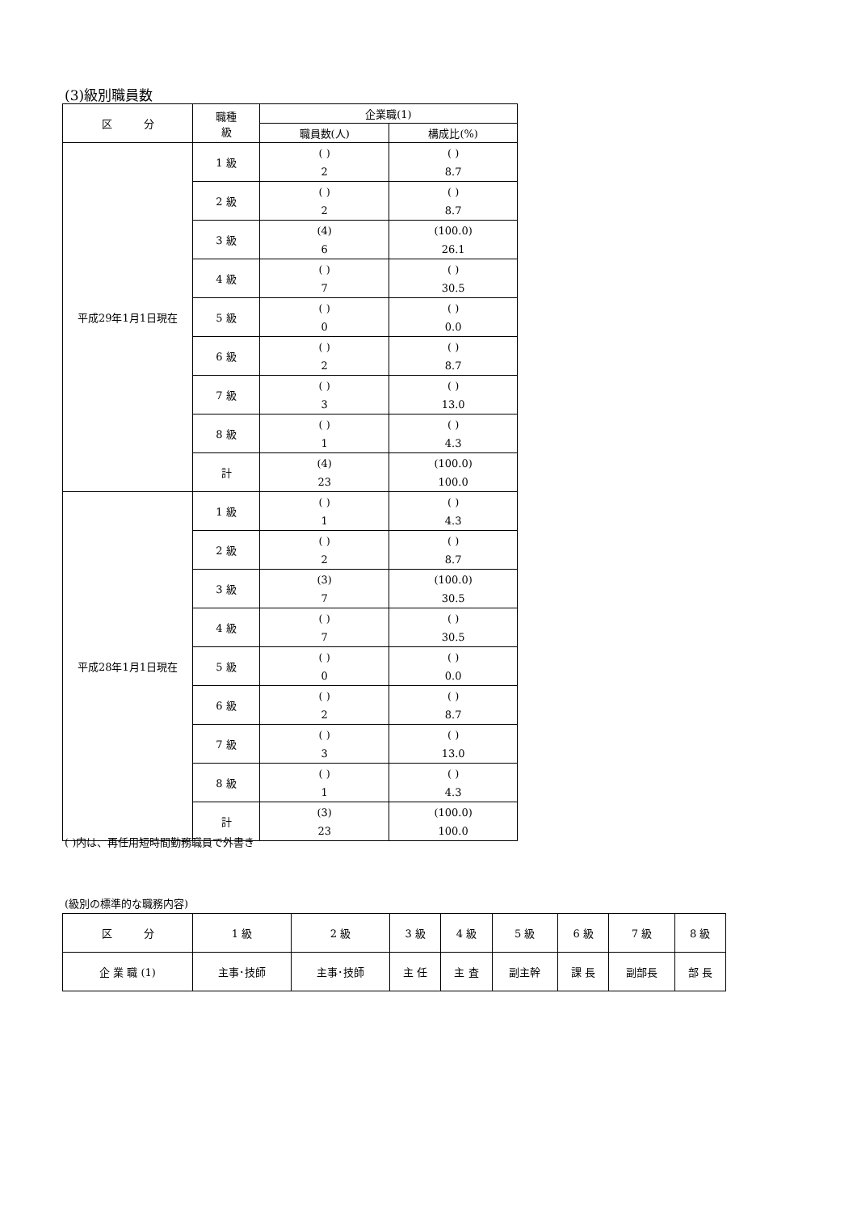(3)級別職員数
| 区 分 | 職種 級 | 企業職(1) | |
| --- | --- | --- | --- |
| | | 職員数(人) | 構成比(%) |
| 平成29年1月1日現在 | 1 級 | ( ) 2 | ( ) 8.7 |
| | 2 級 | ( ) 2 | ( ) 8.7 |
| | 3 級 | (4) 6 | (100.0) 26.1 |
| | 4 級 | ( ) 7 | ( ) 30.5 |
| | 5 級 | ( ) 0 | ( ) 0.0 |
| | 6 級 | ( ) 2 | ( ) 8.7 |
| | 7 級 | ( ) 3 | ( ) 13.0 |
| | 8 級 | ( ) 1 | ( ) 4.3 |
| | 計 | (4) 23 | (100.0) 100.0 |
| 平成28年1月1日現在 | 1 級 | ( ) 1 | ( ) 4.3 |
| | 2 級 | ( ) 2 | ( ) 8.7 |
| | 3 級 | (3) 7 | (100.0) 30.5 |
| | 4 級 | ( ) 7 | ( ) 30.5 |
| | 5 級 | ( ) 0 | ( ) 0.0 |
| | 6 級 | ( ) 2 | ( ) 8.7 |
| | 7 級 | ( ) 3 | ( ) 13.0 |
| | 8 級 | ( ) 1 | ( ) 4.3 |
| | 計 | (3) 23 | (100.0) 100.0 |
( )内は、再任用短時間勤務職員で外書き
(級別の標準的な職務内容)
| 区 分 | 1 級 | 2 級 | 3 級 | 4 級 | 5 級 | 6 級 | 7 級 | 8 級 |
| 企 業 職 (1) | 主事･技師 | 主事･技師 | 主 任 | 主 査 | 副主幹 | 課 長 | 副部長 | 部 長 |